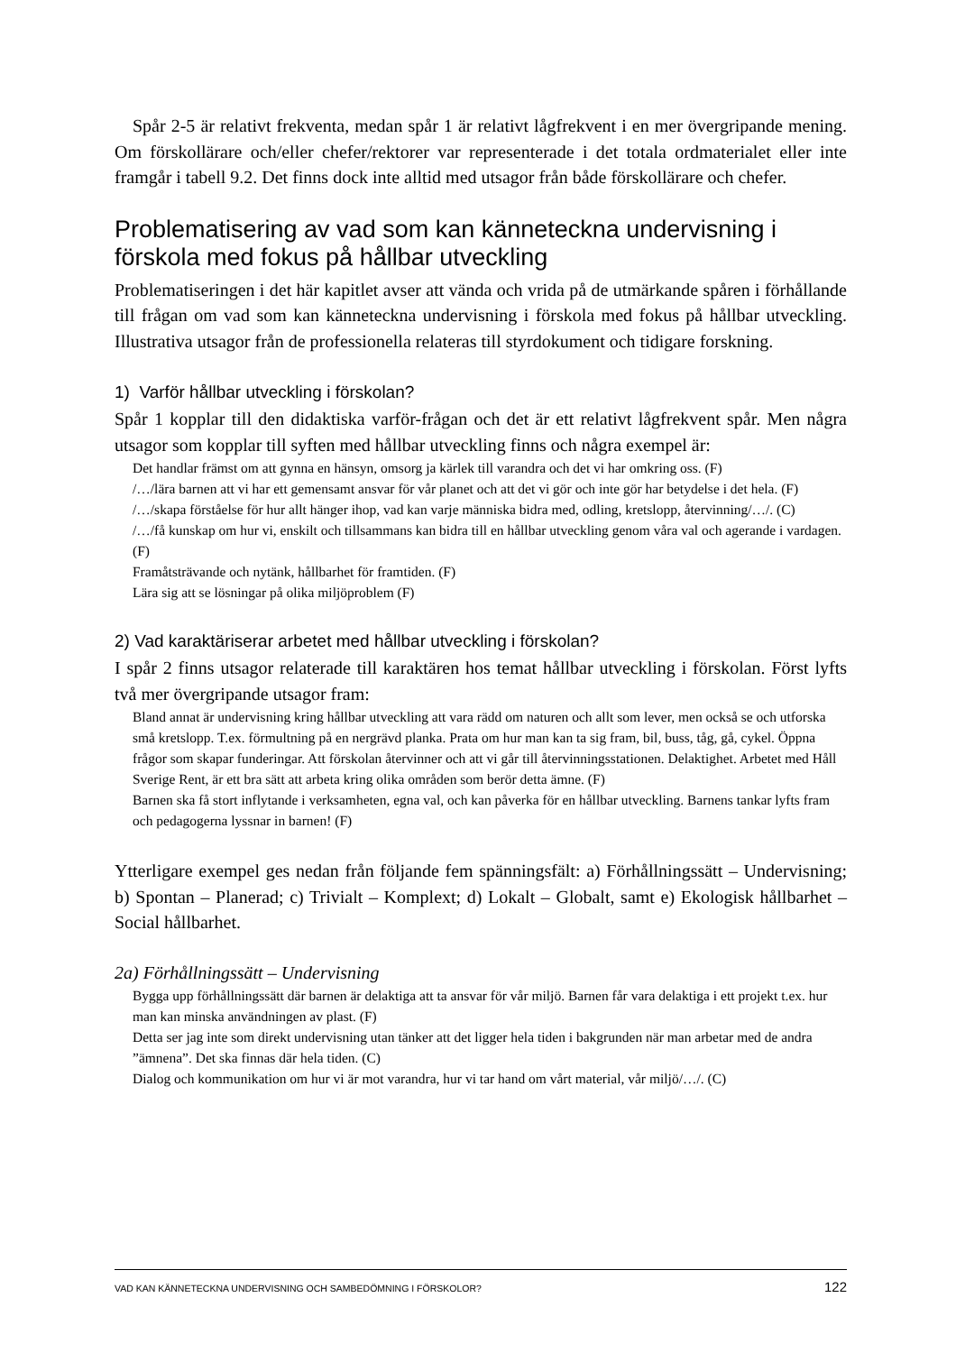Spår 2-5 är relativt frekventa, medan spår 1 är relativt lågfrekvent i en mer övergripande mening. Om förskollärare och/eller chefer/rektorer var representerade i det totala ordmaterialet eller inte framgår i tabell 9.2. Det finns dock inte alltid med utsagor från både förskollärare och chefer.
Problematisering av vad som kan känneteckna undervisning i förskola med fokus på hållbar utveckling
Problematiseringen i det här kapitlet avser att vända och vrida på de utmärkande spåren i förhållande till frågan om vad som kan känneteckna undervisning i förskola med fokus på hållbar utveckling. Illustrativa utsagor från de professionella relateras till styrdokument och tidigare forskning.
1) Varför hållbar utveckling i förskolan?
Spår 1 kopplar till den didaktiska varför-frågan och det är ett relativt lågfrekvent spår. Men några utsagor som kopplar till syften med hållbar utveckling finns och några exempel är:
Det handlar främst om att gynna en hänsyn, omsorg ja kärlek till varandra och det vi har omkring oss. (F)
/…/lära barnen att vi har ett gemensamt ansvar för vår planet och att det vi gör och inte gör har betydelse i det hela. (F)
/…/skapa förståelse för hur allt hänger ihop, vad kan varje människa bidra med, odling, kretslopp, återvinning/…/. (C)
/…/få kunskap om hur vi, enskilt och tillsammans kan bidra till en hållbar utveckling genom våra val och agerande i vardagen. (F)
Framåtsträvande och nytänk, hållbarhet för framtiden. (F)
Lära sig att se lösningar på olika miljöproblem (F)
2) Vad karaktäriserar arbetet med hållbar utveckling i förskolan?
I spår 2 finns utsagor relaterade till karaktären hos temat hållbar utveckling i förskolan. Först lyfts två mer övergripande utsagor fram:
Bland annat är undervisning kring hållbar utveckling att vara rädd om naturen och allt som lever, men också se och utforska små kretslopp. T.ex. förmultning på en nergrävd planka. Prata om hur man kan ta sig fram, bil, buss, tåg, gå, cykel. Öppna frågor som skapar funderingar. Att förskolan återvinner och att vi går till återvinningsstationen. Delaktighet. Arbetet med Håll Sverige Rent, är ett bra sätt att arbeta kring olika områden som berör detta ämne. (F)
Barnen ska få stort inflytande i verksamheten, egna val, och kan påverka för en hållbar utveckling. Barnens tankar lyfts fram och pedagogerna lyssnar in barnen! (F)
Ytterligare exempel ges nedan från följande fem spänningsfält: a) Förhållningssätt – Undervisning; b) Spontan – Planerad; c) Trivialt – Komplext; d) Lokalt – Globalt, samt e) Ekologisk hållbarhet – Social hållbarhet.
2a) Förhållningssätt – Undervisning
Bygga upp förhållningssätt där barnen är delaktiga att ta ansvar för vår miljö. Barnen får vara delaktiga i ett projekt t.ex. hur man kan minska användningen av plast. (F)
Detta ser jag inte som direkt undervisning utan tänker att det ligger hela tiden i bakgrunden när man arbetar med de andra ”ämnena”. Det ska finnas där hela tiden. (C)
Dialog och kommunikation om hur vi är mot varandra, hur vi tar hand om vårt material, vår miljö/…/. (C)
VAD KAN KÄNNETECKNA UNDERVISNING OCH SAMBEDÖMNING I FÖRSKOLOR? 122